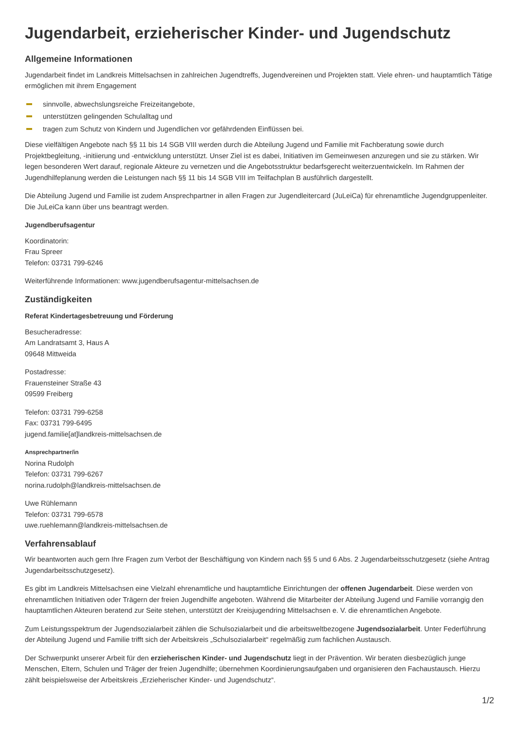Jugendarbeit, erzieherischer Kinder- und Jugendschutz
Allgemeine Informationen
Jugendarbeit findet im Landkreis Mittelsachsen in zahlreichen Jugendtreffs, Jugendvereinen und Projekten statt. Viele ehren- und hauptamtlich Tätige ermöglichen mit ihrem Engagement
sinnvolle, abwechslungsreiche Freizeitangebote,
unterstützen gelingenden Schulalltag und
tragen zum Schutz von Kindern und Jugendlichen vor gefährdenden Einflüssen bei.
Diese vielfältigen Angebote nach §§ 11 bis 14 SGB VIII werden durch die Abteilung Jugend und Familie mit Fachberatung sowie durch Projektbegleitung, -initiierung und -entwicklung unterstützt. Unser Ziel ist es dabei, Initiativen im Gemeinwesen anzuregen und sie zu stärken. Wir legen besonderen Wert darauf, regionale Akteure zu vernetzen und die Angebotsstruktur bedarfsgerecht weiterzuentwickeln. Im Rahmen der Jugendhilfeplanung werden die Leistungen nach §§ 11 bis 14 SGB VIII im Teilfachplan B ausführlich dargestellt.
Die Abteilung Jugend und Familie ist zudem Ansprechpartner in allen Fragen zur Jugendleitercard (JuLeiCa) für ehrenamtliche Jugendgruppenleiter. Die JuLeiCa kann über uns beantragt werden.
Jugendberufsagentur
Koordinatorin:
Frau Spreer
Telefon: 03731 799-6246
Weiterführende Informationen: www.jugendberufsagentur-mittelsachsen.de
Zuständigkeiten
Referat Kindertagesbetreuung und Förderung
Besucheradresse:
Am Landratsamt 3, Haus A
09648 Mittweida
Postadresse:
Frauensteiner Straße 43
09599 Freiberg
Telefon: 03731 799-6258
Fax: 03731 799-6495
jugend.familie[at]landkreis-mittelsachsen.de
Ansprechpartner/in
Norina Rudolph
Telefon: 03731 799-6267
norina.rudolph@landkreis-mittelsachsen.de
Uwe Rühlemann
Telefon: 03731 799-6578
uwe.ruehlemann@landkreis-mittelsachsen.de
Verfahrensablauf
Wir beantworten auch gern Ihre Fragen zum Verbot der Beschäftigung von Kindern nach §§ 5 und 6 Abs. 2 Jugendarbeitsschutzgesetz (siehe Antrag Jugendarbeitsschutzgesetz).
Es gibt im Landkreis Mittelsachsen eine Vielzahl ehrenamtliche und hauptamtliche Einrichtungen der offenen Jugendarbeit. Diese werden von ehrenamtlichen Initiativen oder Trägern der freien Jugendhilfe angeboten. Während die Mitarbeiter der Abteilung Jugend und Familie vorrangig den hauptamtlichen Akteuren beratend zur Seite stehen, unterstützt der Kreisjugendring Mittelsachsen e. V. die ehrenamtlichen Angebote.
Zum Leistungsspektrum der Jugendsozialarbeit zählen die Schulsozialarbeit und die arbeitsweltbezogene Jugendsozialarbeit. Unter Federführung der Abteilung Jugend und Familie trifft sich der Arbeitskreis „Schulsozialarbeit“ regelmäßig zum fachlichen Austausch.
Der Schwerpunkt unserer Arbeit für den erzieherischen Kinder- und Jugendschutz liegt in der Prävention. Wir beraten diesbezüglich junge Menschen, Eltern, Schulen und Träger der freien Jugendhilfe; übernehmen Koordinierungsaufgaben und organisieren den Fachaustausch. Hierzu zählt beispielsweise der Arbeitskreis „Erzieherischer Kinder- und Jugendschutz“.
1/2